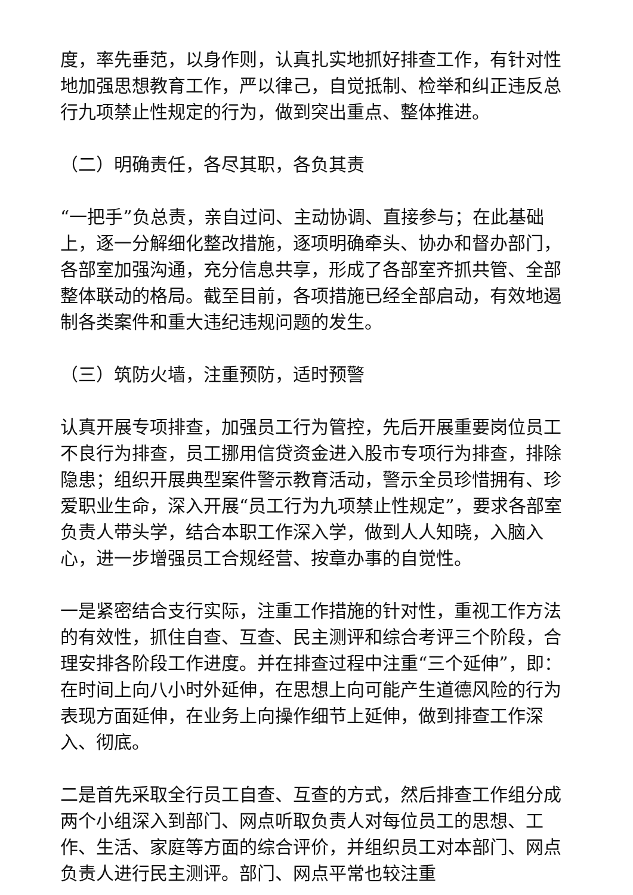度，率先垂范，以身作则，认真扎实地抓好排查工作，有针对性地加强思想教育工作，严以律己，自觉抵制、检举和纠正违反总行九项禁止性规定的行为，做到突出重点、整体推进。
（二）明确责任，各尽其职，各负其责
“一把手”负总责，亲自过问、主动协调、直接参与；在此基础上，逐一分解细化整改措施，逐项明确牵头、协办和督办部门，各部室加强沟通，充分信息共享，形成了各部室齐抓共管、全部整体联动的格局。截至目前，各项措施已经全部启动，有效地遏制各类案件和重大违纪违规问题的发生。
（三）筑防火墙，注重预防，适时预警
认真开展专项排查，加强员工行为管控，先后开展重要岗位员工不良行为排查，员工挪用信贷资金进入股市专项行为排查，排除隐患；组织开展典型案件警示教育活动，警示全员珍惜拥有、珍爱职业生命，深入开展“员工行为九项禁止性规定”，要求各部室负责人带头学，结合本职工作深入学，做到人人知晓，入脑入心，进一步增强员工合规经营、按章办事的自觉性。
一是紧密结合支行实际，注重工作措施的针对性，重视工作方法的有效性，抓住自查、互查、民主测评和综合考评三个阶段，合理安排各阶段工作进度。并在排查过程中注重“三个延伸”，即：在时间上向八小时外延伸，在思想上向可能产生道德风险的行为表现方面延伸，在业务上向操作细节上延伸，做到排查工作深入、彻底。
二是首先采取全行员工自查、互查的方式，然后排查工作组分成两个小组深入到部门、网点听取负责人对每位员工的思想、工作、生活、家庭等方面的综合评价，并组织员工对本部门、网点负责人进行民主测评。部门、网点平常也较注重